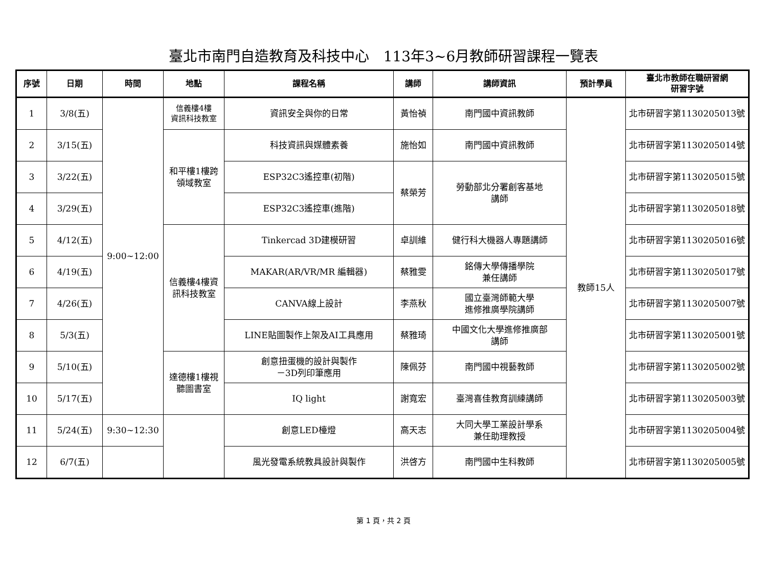臺北市南門自造教育及科技中心　113年3~6月教師研習課程一覽表
| 序號 | 日期 | 時間 | 地點 | 課程名稱 | 講師 | 講師資訊 | 預計學員 | 臺北市教師在職研習網 研習字號 |
| --- | --- | --- | --- | --- | --- | --- | --- | --- |
| 1 | 3/8(五) | 9:00~12:00 | 信義樓4樓 資訊科技教室 | 資訊安全與你的日常 | 黃怡禎 | 南門國中資訊教師 | 教師15人 | 北市研習字第1130205013號 |
| 2 | 3/15(五) | | 和平樓1樓跨 領域教室 | 科技資訊與媒體素養 | 施怡如 | 南門國中資訊教師 | | 北市研習字第1130205014號 |
| 3 | 3/22(五) | | | ESP32C3遙控車(初階) | 蔡榮芳 | 勞動部北分署創客基地 講師 | | 北市研習字第1130205015號 |
| 4 | 3/29(五) | | | ESP32C3遙控車(進階) | | | | 北市研習字第1130205018號 |
| 5 | 4/12(五) | | 信義樓4樓資 訊科技教室 | Tinkercad 3D建模研習 | 卓訓維 | 健行科大機器人專題講師 | | 北市研習字第1130205016號 |
| 6 | 4/19(五) | | | MAKAR(AR/VR/MR 編輯器) | 蔡雅雯 | 銘傳大學傳播學院 兼任講師 | | 北市研習字第1130205017號 |
| 7 | 4/26(五) | | | CANVA線上設計 | 李燕秋 | 國立臺灣師範大學 進修推廣學院講師 | | 北市研習字第1130205007號 |
| 8 | 5/3(五) | | | LINE貼圖製作上架及AI工具應用 | 蔡雅琦 | 中國文化大學進修推廣部 講師 | | 北市研習字第1130205001號 |
| 9 | 5/10(五) | | 達德樓1樓視 聽圖書室 | 創意扭蛋機的設計與製作 －3D列印筆應用 | 陳佩芬 | 南門國中視藝教師 | | 北市研習字第1130205002號 |
| 10 | 5/17(五) | | | IQ light | 謝寬宏 | 臺灣喜佳教育訓練講師 | | 北市研習字第1130205003號 |
| 11 | 5/24(五) | 9:30~12:30 | | 創意LED檯燈 | 高天志 | 大同大學工業設計學系 兼任助理教授 | | 北市研習字第1130205004號 |
| 12 | 6/7(五) | | | 風光發電系統教具設計與製作 | 洪啓方 | 南門國中生科教師 | | 北市研習字第1130205005號 |
第 1 頁，共 2 頁